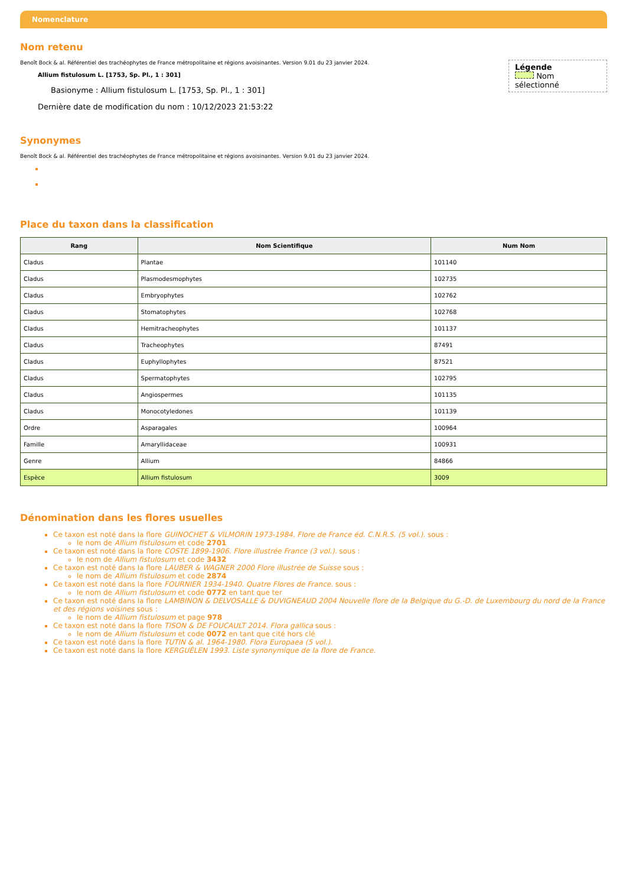Nomenclature
Nom retenu
Légende
Nom sélectionné
Benoît Bock & al. Référentiel des trachéophytes de France métropolitaine et régions avoisinantes. Version 9.01 du 23 janvier 2024.
Allium fistulosum L. [1753, Sp. Pl., 1 : 301]
Basionyme : Allium fistulosum L. [1753, Sp. Pl., 1 : 301]
Dernière date de modification du nom : 10/12/2023 21:53:22
Synonymes
Benoît Bock & al. Référentiel des trachéophytes de France métropolitaine et régions avoisinantes. Version 9.01 du 23 janvier 2024.
Place du taxon dans la classification
| Rang | Nom Scientifique | Num Nom |
| --- | --- | --- |
| Cladus | Plantae | 101140 |
| Cladus | Plasmodesmophytes | 102735 |
| Cladus | Embryophytes | 102762 |
| Cladus | Stomatophytes | 102768 |
| Cladus | Hemitracheophytes | 101137 |
| Cladus | Tracheophytes | 87491 |
| Cladus | Euphyllophytes | 87521 |
| Cladus | Spermatophytes | 102795 |
| Cladus | Angiospermes | 101135 |
| Cladus | Monocotyledones | 101139 |
| Ordre | Asparagales | 100964 |
| Famille | Amaryllidaceae | 100931 |
| Genre | Allium | 84866 |
| Espèce | Allium fistulosum | 3009 |
Dénomination dans les flores usuelles
Ce taxon est noté dans la flore GUINOCHET & VILMORIN 1973-1984. Flore de France éd. C.N.R.S. (5 vol.). sous :
le nom de Allium fistulosum et code 2701
Ce taxon est noté dans la flore COSTE 1899-1906. Flore illustrée France (3 vol.). sous :
le nom de Allium fistulosum et code 3432
Ce taxon est noté dans la flore LAUBER & WAGNER 2000 Flore illustrée de Suisse sous :
le nom de Allium fistulosum et code 2874
Ce taxon est noté dans la flore FOURNIER 1934-1940. Quatre Flores de France. sous :
le nom de Allium fistulosum et code 0772 en tant que ter
Ce taxon est noté dans la flore LAMBINON & DELVOSALLE & DUVIGNEAUD 2004 Nouvelle flore de la Belgique du G.-D. de Luxembourg du nord de la France et des régions voisines sous :
le nom de Allium fistulosum et page 978
Ce taxon est noté dans la flore TISON & DE FOUCAULT 2014. Flora gallica sous :
le nom de Allium fistulosum et code 0072 en tant que cité hors clé
Ce taxon est noté dans la flore TUTIN & al. 1964-1980. Flora Europaea (5 vol.).
Ce taxon est noté dans la flore KERGUÉLEN 1993. Liste synonymique de la flore de France.